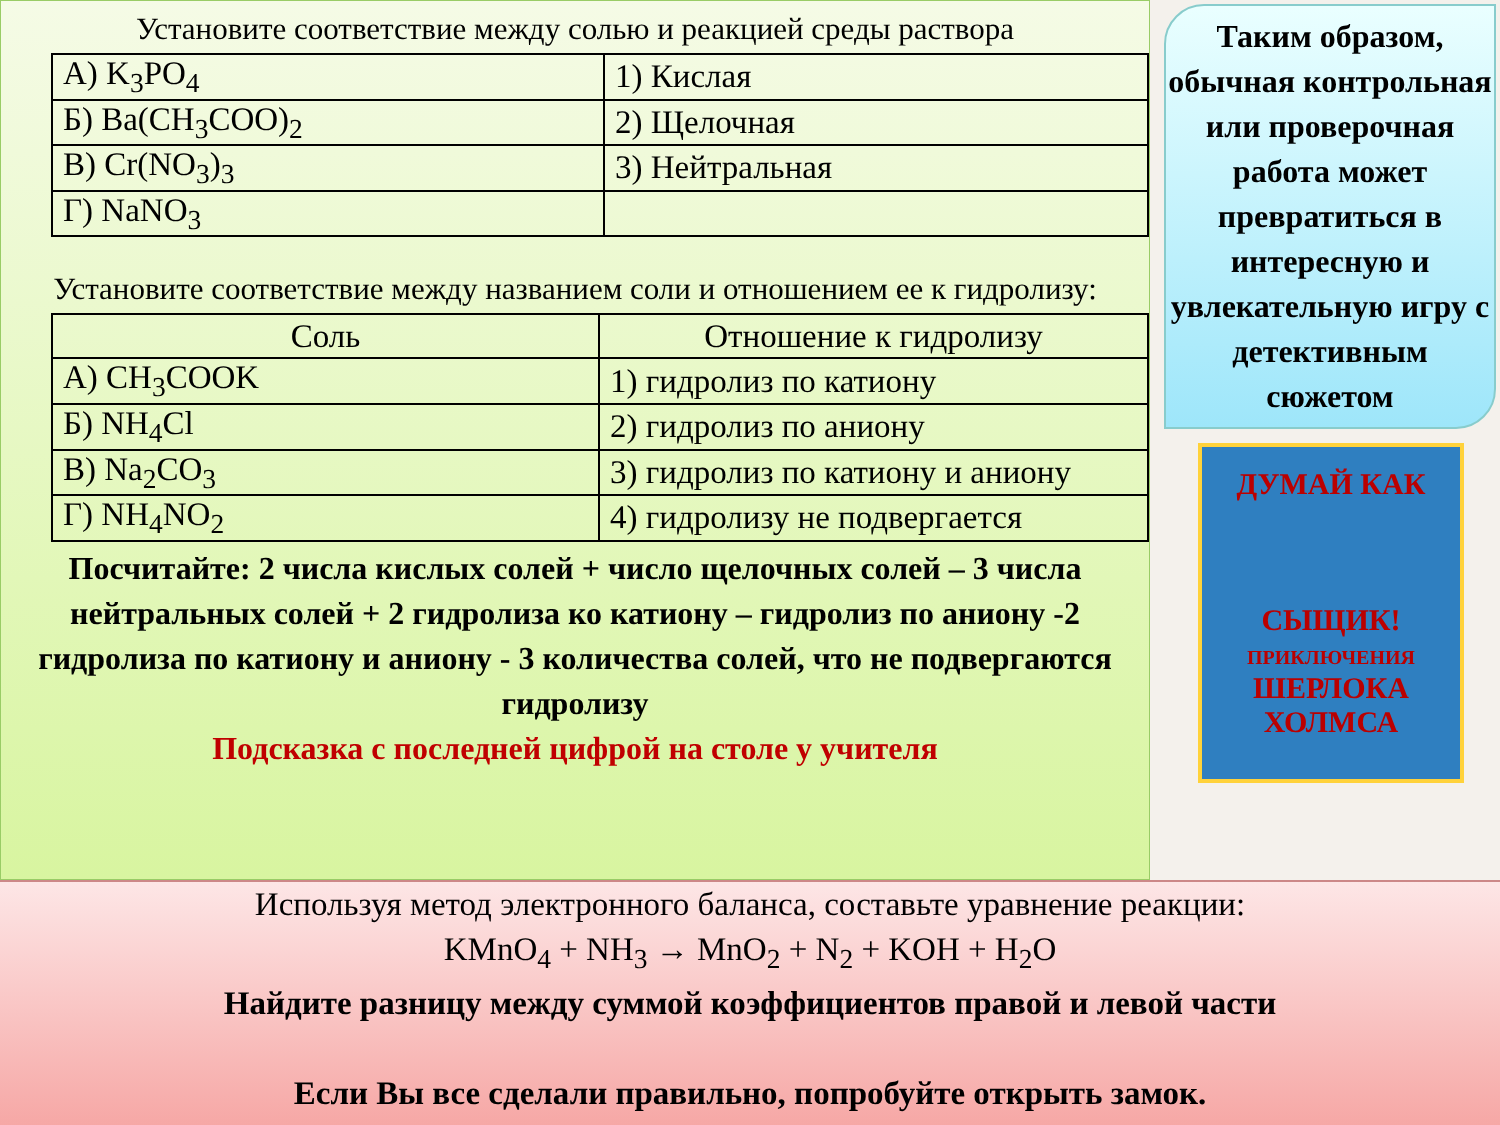Установите соответствие между солью и реакцией среды раствора
| А) K<sub>3</sub>PO<sub>4</sub> | 1) Кислая |
| Б) Ba(CH<sub>3</sub>COO)<sub>2</sub> | 2) Щелочная |
| В) Cr(NO<sub>3</sub>)<sub>3</sub> | 3) Нейтральная |
| Г) NaNO<sub>3</sub> | |
Установите соответствие между названием соли и отношением ее к гидролизу:
| Соль | Отношение к гидролизу |
| --- | --- |
| А) CH<sub>3</sub>COOK | 1) гидролиз по катиону |
| Б) NH<sub>4</sub>Cl | 2) гидролиз по аниону |
| В) Na<sub>2</sub>CO<sub>3</sub> | 3) гидролиз по катиону и аниону |
| Г) NH<sub>4</sub>NO<sub>2</sub> | 4) гидролизу не подвергается |
Посчитайте: 2 числа кислых солей + число щелочных солей – 3 числа нейтральных солей + 2 гидролиза ко катиону – гидролиз по аниону -2 гидролиза по катиону и аниону - 3 количества солей, что не подвергаются гидролизу
Подсказка с последней цифрой на столе у учителя
Таким образом, обычная контрольная или проверочная работа может превратиться в интересную и увлекательную игру с детективным сюжетом
ДУМАЙ КАК
СЫЩИК!
ПРИКЛЮЧЕНИЯ
ШЕРЛОКА ХОЛМСА
Используя метод электронного баланса, составьте уравнение реакции:
KMnO<sub>4</sub> + NH<sub>3</sub> → MnO<sub>2</sub> + N<sub>2</sub> + KOH + H<sub>2</sub>O
Найдите разницу между суммой коэффициентов правой и левой части
Если Вы все сделали правильно, попробуйте открыть замок.